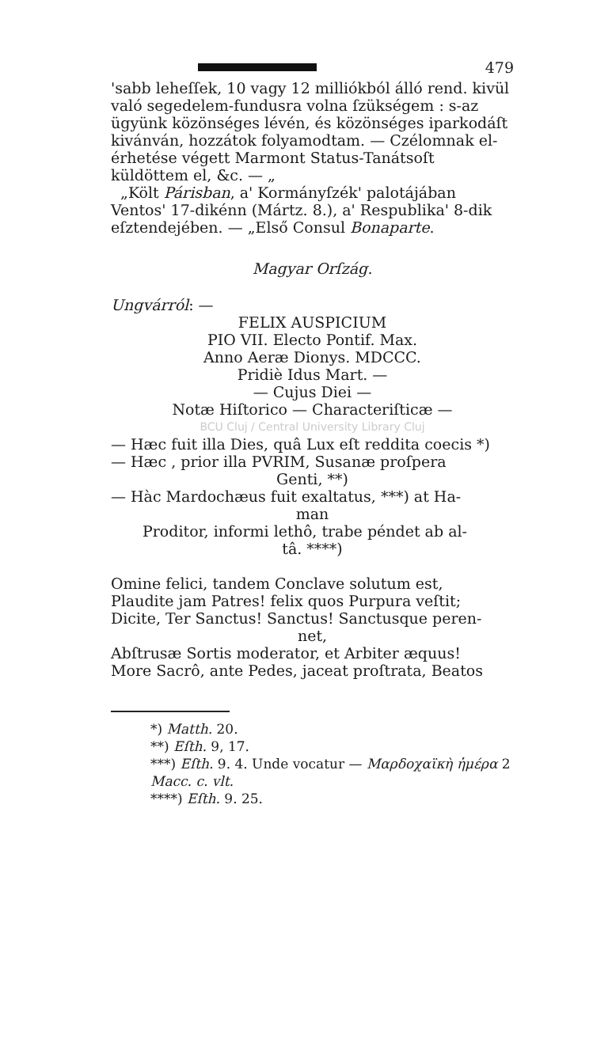479
'sabb leheſſek, 10 vagy 12 milliókból álló rend. kivül való segedelem-fundusra volna ſzükségem : s-az ügyünk közönséges lévén, és közönséges iparkodáſt kivánván, hozzátok folyamodtam. — Czélomnak el-érhetése végett Marmont Status-Tanátsoſt küldöttem el, &c. — „
„Költ Párisban, a' Kormányſzék' palotájában Ventos' 17-dikénn (Mártz. 8.), a' Respublika' 8-dik eſztendejében. — „Első Consul Bonaparte.
Magyar Orſzág.
Ungvárról: —
FELIX AUSPICIUM
PIO VII. Electo Pontif. Max.
Anno Aeræ Dionys. MDCCC.
Pridiè Idus Mart. —
— Cujus Diei —
Notæ Hiſtorico — Characteriſticæ —
BCU Cluj / Central University Library Cluj
— Hæc fuit illa Dies, quâ Lux eſt reddita coecis *)
— Hæc , prior illa PVRIM, Susanæ proſpera
Genti, **)
— Hàc Mardochæus fuit exaltatus, ***) at Ha-
man
Proditor, informi lethô, trabe péndet ab al-
tâ. ****)
Omine felici, tandem Conclave solutum est,
Plaudite jam Patres! felix quos Purpura veſtit;
Dicite, Ter Sanctus! Sanctus! Sanctusque peren-
net,
Abſtrusæ Sortis moderator, et Arbiter æquus!
More Sacrô, ante Pedes, jaceat proſtrata, Beatos
*) Matth. 20.
**) Eſth. 9, 17.
***) Eſth. 9. 4. Unde vocatur — Μαρδοχαϊκὴ ἡμέρα 2 Macc. c. vlt.
****) Eſth. 9. 25.